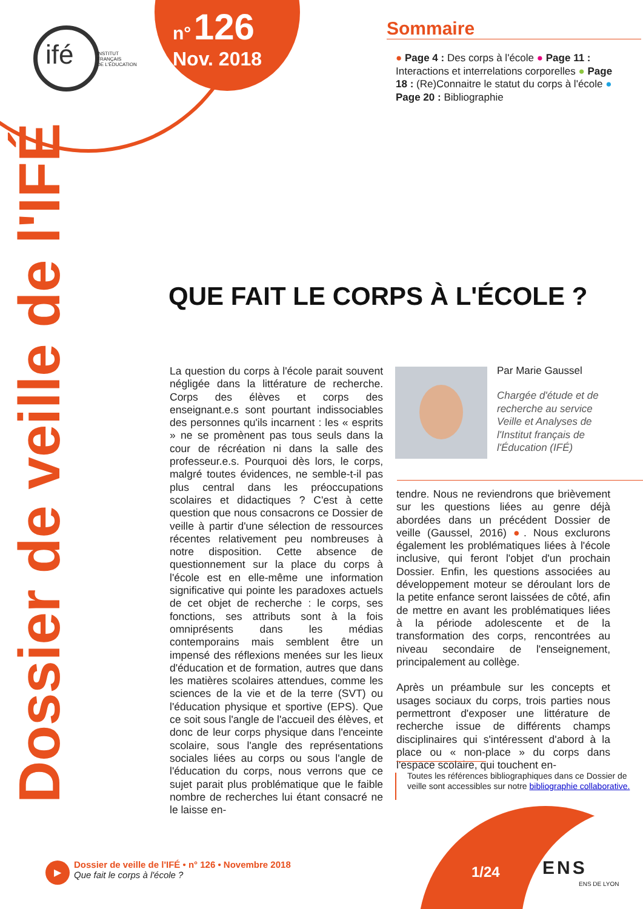ifé
INSTITUT
FRANÇAIS
DE L'ÉDUCATION
n° 126
Nov. 2018
Sommaire
● Page 4 : Des corps à l'école ● Page 11 : Interactions et interrelations corporelles ● Page 18 : (Re)Connaitre le statut du corps à l'école ● Page 20 : Bibliographie
Dossier de veille de l'IFÉ
QUE FAIT LE CORPS À L'ÉCOLE ?
La question du corps à l'école parait souvent négligée dans la littérature de recherche. Corps des élèves et corps des enseignant.e.s sont pourtant indissociables des personnes qu'ils incarnent : les « esprits » ne se promènent pas tous seuls dans la cour de récréation ni dans la salle des professeur.e.s. Pourquoi dès lors, le corps, malgré toutes évidences, ne semble-t-il pas plus central dans les préoccupations scolaires et didactiques ? C'est à cette question que nous consacrons ce Dossier de veille à partir d'une sélection de ressources récentes relativement peu nombreuses à notre disposition. Cette absence de questionnement sur la place du corps à l'école est en elle-même une information significative qui pointe les paradoxes actuels de cet objet de recherche : le corps, ses fonctions, ses attributs sont à la fois omniprésents dans les médias contemporains mais semblent être un impensé des réflexions menées sur les lieux d'éducation et de formation, autres que dans les matières scolaires attendues, comme les sciences de la vie et de la terre (SVT) ou l'éducation physique et sportive (EPS). Que ce soit sous l'angle de l'accueil des élèves, et donc de leur corps physique dans l'enceinte scolaire, sous l'angle des représentations sociales liées au corps ou sous l'angle de l'éducation du corps, nous verrons que ce sujet parait plus problématique que le faible nombre de recherches lui étant consacré ne le laisse en-
Par Marie Gaussel
Chargée d'étude et de recherche au service Veille et Analyses de l'Institut français de l'Éducation (IFÉ)
tendre. Nous ne reviendrons que brièvement sur les questions liées au genre déjà abordées dans un précédent Dossier de veille (Gaussel, 2016) ●. Nous exclurons également les problématiques liées à l'école inclusive, qui feront l'objet d'un prochain Dossier. Enfin, les questions associées au développement moteur se déroulant lors de la petite enfance seront laissées de côté, afin de mettre en avant les problématiques liées à la période adolescente et de la transformation des corps, rencontrées au niveau secondaire de l'enseignement, principalement au collège.
Après un préambule sur les concepts et usages sociaux du corps, trois parties nous permettront d'exposer une littérature de recherche issue de différents champs disciplinaires qui s'intéressent d'abord à la place ou « non-place » du corps dans l'espace scolaire, qui touchent en-
Toutes les références bibliographiques dans ce Dossier de veille sont accessibles sur notre bibliographie collaborative.
1/24 ENS
ENS DE LYON
▶
Dossier de veille de l'IFÉ • n° 126 • Novembre 2018
Que fait le corps à l'école ?